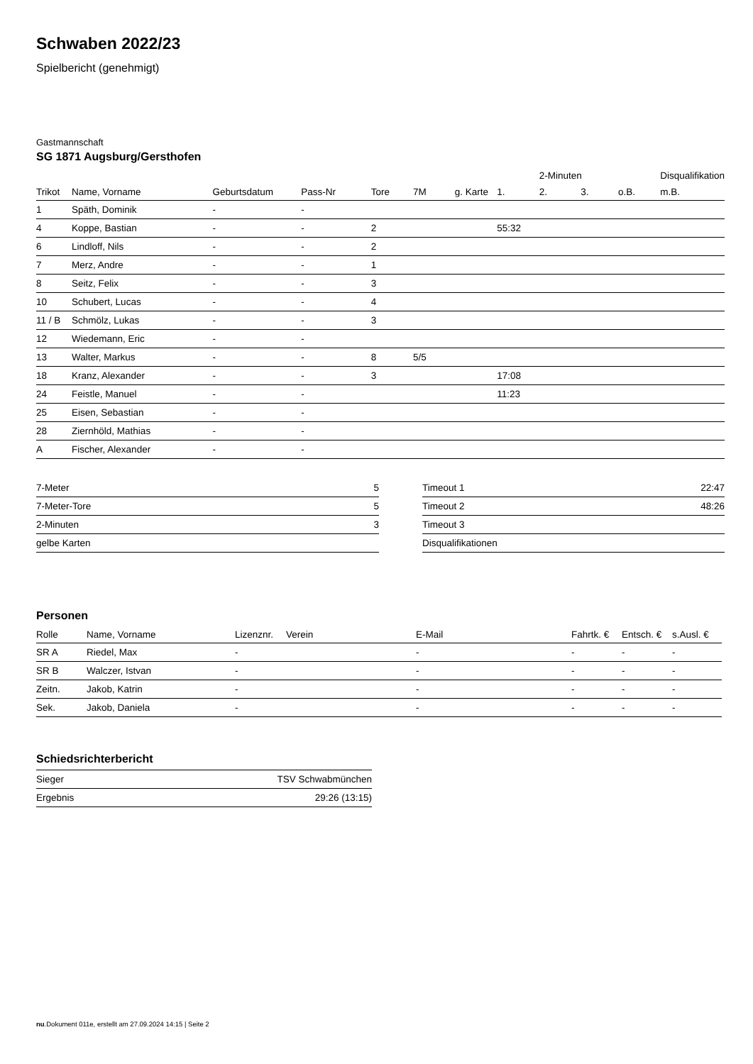Schwaben 2022/23
Spielbericht (genehmigt)
Gastmannschaft
SG 1871 Augsburg/Gersthofen
| | | | | | | | | 2-Minuten | | | Disqualifikation |
| --- | --- | --- | --- | --- | --- | --- | --- | --- | --- | --- | --- |
| Trikot | Name, Vorname | Geburtsdatum | Pass-Nr | Tore | 7M | g. Karte | 1. | 2. | 3. | o.B. | m.B. |
| 1 | Späth, Dominik | - | - | | | | | | | | |
| 4 | Koppe, Bastian | - | - | 2 | | | 55:32 | | | | |
| 6 | Lindloff, Nils | - | - | 2 | | | | | | | |
| 7 | Merz, Andre | - | - | 1 | | | | | | | |
| 8 | Seitz, Felix | - | - | 3 | | | | | | | |
| 10 | Schubert, Lucas | - | - | 4 | | | | | | | |
| 11 / B | Schmölz, Lukas | - | - | 3 | | | | | | | |
| 12 | Wiedemann, Eric | - | - | | | | | | | | |
| 13 | Walter, Markus | - | - | 8 | 5/5 | | | | | | |
| 18 | Kranz, Alexander | - | - | 3 | | | 17:08 | | | | |
| 24 | Feistle, Manuel | - | - | | | | 11:23 | | | | |
| 25 | Eisen, Sebastian | - | - | | | | | | | | |
| 28 | Ziernhöld, Mathias | - | - | | | | | | | | |
| A | Fischer, Alexander | - | - | | | | | | | | |
| 7-Meter | 5 |
| 7-Meter-Tore | 5 |
| 2-Minuten | 3 |
| gelbe Karten | |
| Timeout 1 | 22:47 |
| Timeout 2 | 48:26 |
| Timeout 3 | |
| Disqualifikationen | |
Personen
| Rolle | Name, Vorname | Lizenznr. | Verein | E-Mail | Fahrtk. € | Entsch. € | s.Ausl. € |
| --- | --- | --- | --- | --- | --- | --- | --- |
| SR A | Riedel, Max | - | | - | - | - | - |
| SR B | Walczer, Istvan | - | | - | - | - | - |
| Zeitn. | Jakob, Katrin | - | | - | - | - | - |
| Sek. | Jakob, Daniela | - | | - | - | - | - |
Schiedsrichterbericht
| Sieger | TSV Schwabmünchen |
| Ergebnis | 29:26 (13:15) |
nu.Dokument 011e, erstellt am 27.09.2024 14:15 | Seite 2